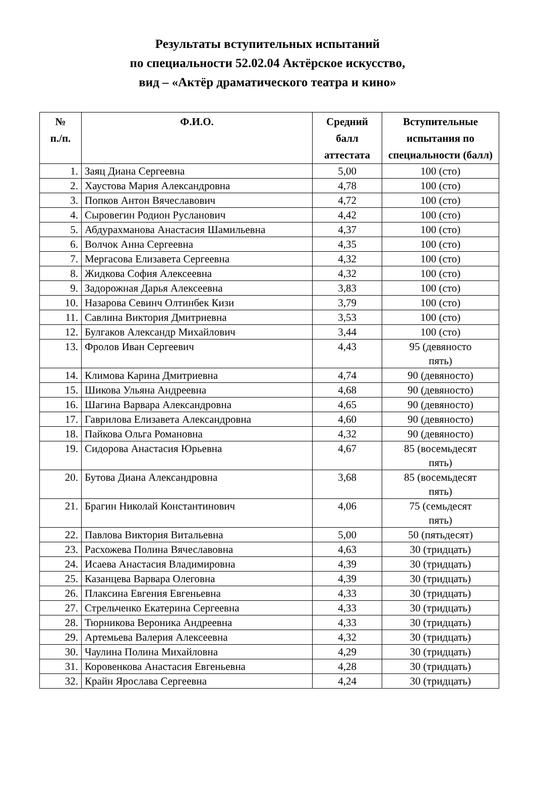Результаты вступительных испытаний
по специальности 52.02.04 Актёрское искусство,
вид – «Актёр драматического театра и кино»
| № п./п. | Ф.И.О. | Средний балл аттестата | Вступительные испытания по специальности (балл) |
| --- | --- | --- | --- |
| 1. | Заяц Диана Сергеевна | 5,00 | 100 (сто) |
| 2. | Хаустова Мария Александровна | 4,78 | 100 (сто) |
| 3. | Попков Антон Вячеславович | 4,72 | 100 (сто) |
| 4. | Сыровегин Родион Русланович | 4,42 | 100 (сто) |
| 5. | Абдурахманова Анастасия Шамильевна | 4,37 | 100 (сто) |
| 6. | Волчок Анна Сергеевна | 4,35 | 100 (сто) |
| 7. | Мергасова Елизавета Сергеевна | 4,32 | 100 (сто) |
| 8. | Жидкова София Алексеевна | 4,32 | 100 (сто) |
| 9. | Задорожная Дарья Алексеевна | 3,83 | 100 (сто) |
| 10. | Назарова Севинч Олтинбек Кизи | 3,79 | 100 (сто) |
| 11. | Савлина Виктория Дмитриевна | 3,53 | 100 (сто) |
| 12. | Булгаков Александр Михайлович | 3,44 | 100 (сто) |
| 13. | Фролов Иван Сергеевич | 4,43 | 95 (девяносто пять) |
| 14. | Климова Карина Дмитриевна | 4,74 | 90 (девяносто) |
| 15. | Шикова Ульяна Андреевна | 4,68 | 90 (девяносто) |
| 16. | Шагина Варвара Александровна | 4,65 | 90 (девяносто) |
| 17. | Гаврилова Елизавета Александровна | 4,60 | 90 (девяносто) |
| 18. | Пайкова Ольга Романовна | 4,32 | 90 (девяносто) |
| 19. | Сидорова Анастасия Юрьевна | 4,67 | 85 (восемьдесят пять) |
| 20. | Бутова Диана Александровна | 3,68 | 85 (восемьдесят пять) |
| 21. | Брагин Николай Константинович | 4,06 | 75 (семьдесят пять) |
| 22. | Павлова Виктория Витальевна | 5,00 | 50 (пятьдесят) |
| 23. | Расхожева Полина Вячеславовна | 4,63 | 30 (тридцать) |
| 24. | Исаева Анастасия Владимировна | 4,39 | 30 (тридцать) |
| 25. | Казанцева Варвара Олеговна | 4,39 | 30 (тридцать) |
| 26. | Плаксина Евгения Евгеньевна | 4,33 | 30 (тридцать) |
| 27. | Стрельченко Екатерина Сергеевна | 4,33 | 30 (тридцать) |
| 28. | Тюрникова Вероника Андреевна | 4,33 | 30 (тридцать) |
| 29. | Артемьева Валерия Алексеевна | 4,32 | 30 (тридцать) |
| 30. | Чаулина Полина Михайловна | 4,29 | 30 (тридцать) |
| 31. | Коровенкова Анастасия Евгеньевна | 4,28 | 30 (тридцать) |
| 32. | Крайн Ярослава Сергеевна | 4,24 | 30 (тридцать) |